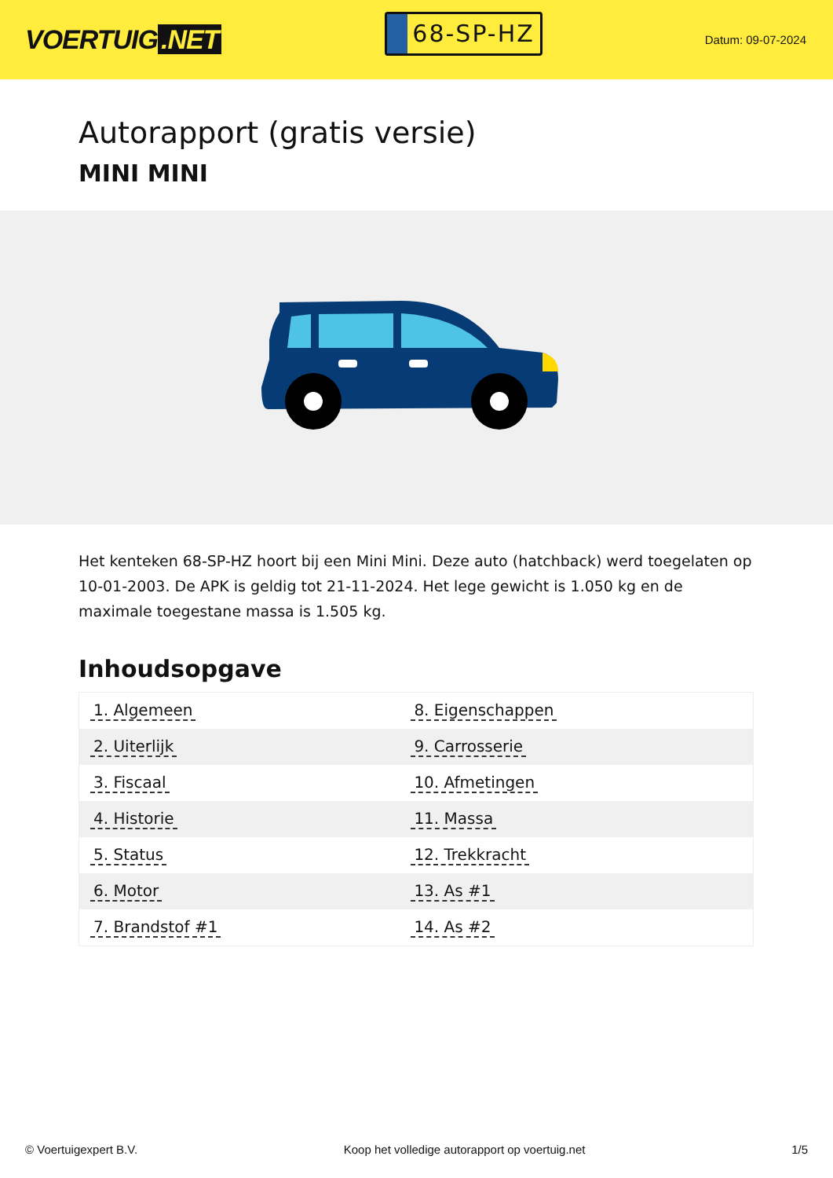VOERTUIG.NET
68-SP-HZ
Datum: 09-07-2024
Autorapport (gratis versie)
MINI MINI
Het kenteken 68-SP-HZ hoort bij een Mini Mini. Deze auto (hatchback) werd toegelaten op 10-01-2003. De APK is geldig tot 21-11-2024. Het lege gewicht is 1.050 kg en de maximale toegestane massa is 1.505 kg.
Inhoudsopgave
| 1. Algemeen | 8. Eigenschappen |
| 2. Uiterlijk | 9. Carrosserie |
| 3. Fiscaal | 10. Afmetingen |
| 4. Historie | 11. Massa |
| 5. Status | 12. Trekkracht |
| 6. Motor | 13. As #1 |
| 7. Brandstof #1 | 14. As #2 |
© Voertuigexpert B.V. Koop het volledige autorapport op voertuig.net 1/5